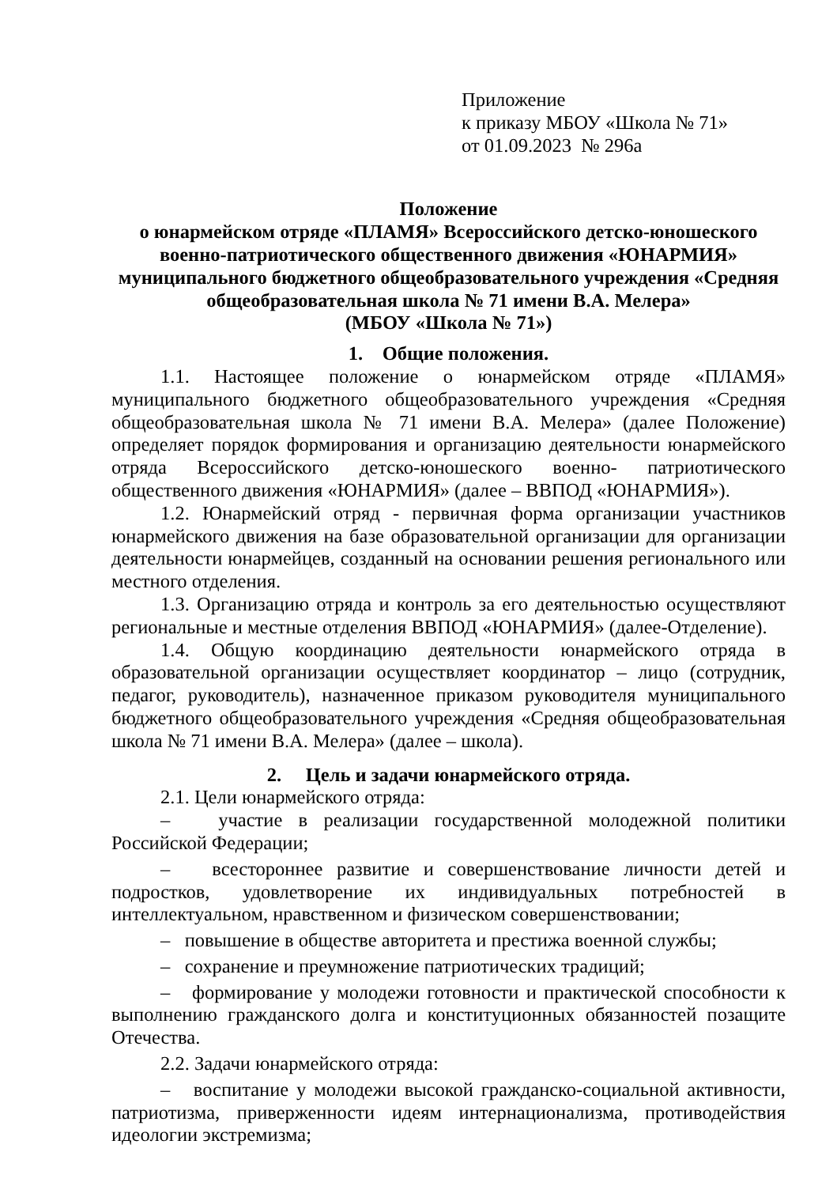Приложение
к приказу МБОУ «Школа № 71»
от 01.09.2023 № 296а
Положение
о юнармейском отряде «ПЛАМЯ» Всероссийского детско-юношеского военно-патриотического общественного движения «ЮНАРМИЯ» муниципального бюджетного общеобразовательного учреждения «Средняя общеобразовательная школа № 71 имени В.А. Мелера»
(МБОУ «Школа № 71»)
1. Общие положения.
1.1. Настоящее положение о юнармейском отряде «ПЛАМЯ» муниципального бюджетного общеобразовательного учреждения «Средняя общеобразовательная школа № 71 имени В.А. Мелера» (далее Положение) определяет порядок формирования и организацию деятельности юнармейского отряда Всероссийского детско-юношеского военно- патриотического общественного движения «ЮНАРМИЯ» (далее – ВВПОД «ЮНАРМИЯ»).
1.2. Юнармейский отряд - первичная форма организации участников юнармейского движения на базе образовательной организации для организации деятельности юнармейцев, созданный на основании решения регионального или местного отделения.
1.3. Организацию отряда и контроль за его деятельностью осуществляют региональные и местные отделения ВВПОД «ЮНАРМИЯ» (далее-Отделение).
1.4. Общую координацию деятельности юнармейского отряда в образовательной организации осуществляет координатор – лицо (сотрудник, педагог, руководитель), назначенное приказом руководителя муниципального бюджетного общеобразовательного учреждения «Средняя общеобразовательная школа № 71 имени В.А. Мелера» (далее – школа).
2. Цель и задачи юнармейского отряда.
2.1. Цели юнармейского отряда:
– участие в реализации государственной молодежной политики Российской Федерации;
– всестороннее развитие и совершенствование личности детей и подростков, удовлетворение их индивидуальных потребностей в интеллектуальном, нравственном и физическом совершенствовании;
– повышение в обществе авторитета и престижа военной службы;
– сохранение и преумножение патриотических традиций;
– формирование у молодежи готовности и практической способности к выполнению гражданского долга и конституционных обязанностей позащите Отечества.
2.2. Задачи юнармейского отряда:
– воспитание у молодежи высокой гражданско-социальной активности, патриотизма, приверженности идеям интернационализма, противодействия идеологии экстремизма;